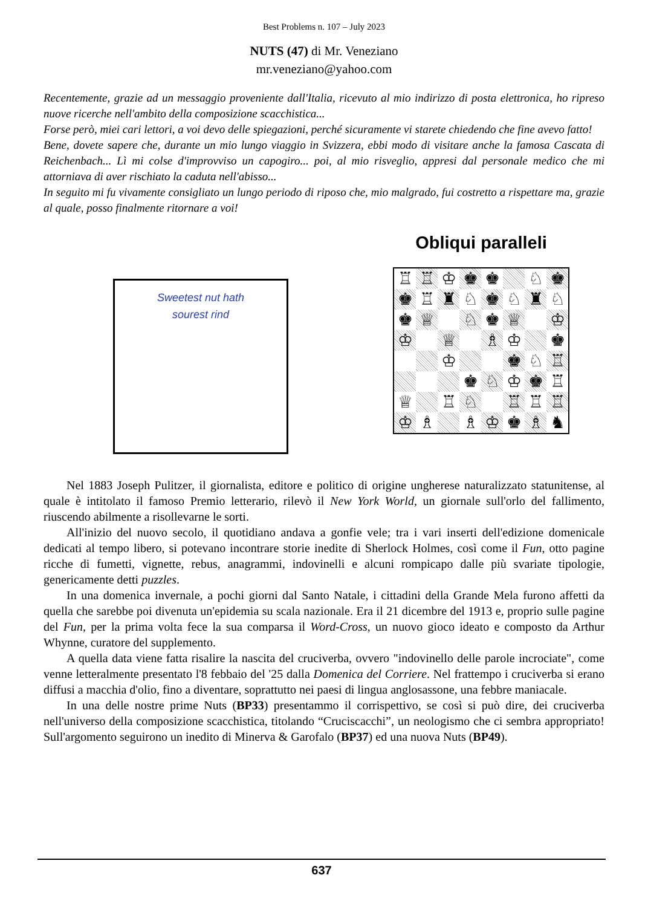Best Problems n. 107 – July 2023
NUTS (47) di Mr. Veneziano
mr.veneziano@yahoo.com
Recentemente, grazie ad un messaggio proveniente dall'Italia, ricevuto al mio indirizzo di posta elettronica, ho ripreso nuove ricerche nell'ambito della composizione scacchistica...
Forse però, miei cari lettori, a voi devo delle spiegazioni, perché sicuramente vi starete chiedendo che fine avevo fatto!
Bene, dovete sapere che, durante un mio lungo viaggio in Svizzera, ebbi modo di visitare anche la famosa Cascata di Reichenbach... Lì mi colse d'improvviso un capogiro... poi, al mio risveglio, appresi dal personale medico che mi attorniava di aver rischiato la caduta nell'abisso...
In seguito mi fu vivamente consigliato un lungo periodo di riposo che, mio malgrado, fui costretto a rispettare ma, grazie al quale, posso finalmente ritornare a voi!
Sweetest nut hath
sourest rind
Obliqui paralleli
♖ ♖ ♔ ♚ ♚ ♘ ♚ ♚ ♖ ♜ ♘ ♚ ♘ ♜ ♘ ♚ ♕ ♘ ♚ ♕ ♔ ♔ ♕ ♗ ♔ ♚ ♔ ♚ ♘ ♖ ♚ ♘ ♔ ♚ ♖ ♕ ♖ ♘ ♖ ♖ ♖ ♔ ♗ ♗ ♔ ♚ ♗ ♞
Nel 1883 Joseph Pulitzer, il giornalista, editore e politico di origine ungherese naturalizzato statunitense, al quale è intitolato il famoso Premio letterario, rilevò il New York World, un giornale sull'orlo del fallimento, riuscendo abilmente a risollevarne le sorti.
All'inizio del nuovo secolo, il quotidiano andava a gonfie vele; tra i vari inserti dell'edizione domenicale dedicati al tempo libero, si potevano incontrare storie inedite di Sherlock Holmes, così come il Fun, otto pagine ricche di fumetti, vignette, rebus, anagrammi, indovinelli e alcuni rompicapo dalle più svariate tipologie, genericamente detti puzzles.
In una domenica invernale, a pochi giorni dal Santo Natale, i cittadini della Grande Mela furono affetti da quella che sarebbe poi divenuta un'epidemia su scala nazionale. Era il 21 dicembre del 1913 e, proprio sulle pagine del Fun, per la prima volta fece la sua comparsa il Word-Cross, un nuovo gioco ideato e composto da Arthur Whynne, curatore del supplemento.
A quella data viene fatta risalire la nascita del cruciverba, ovvero "indovinello delle parole incrociate", come venne letteralmente presentato l'8 febbaio del '25 dalla Domenica del Corriere. Nel frattempo i cruciverba si erano diffusi a macchia d'olio, fino a diventare, soprattutto nei paesi di lingua anglosassone, una febbre maniacale.
In una delle nostre prime Nuts (BP33) presentammo il corrispettivo, se così si può dire, dei cruciverba nell'universo della composizione scacchistica, titolando “Cruciscacchi”, un neologismo che ci sembra appropriato! Sull'argomento seguirono un inedito di Minerva & Garofalo (BP37) ed una nuova Nuts (BP49).
637